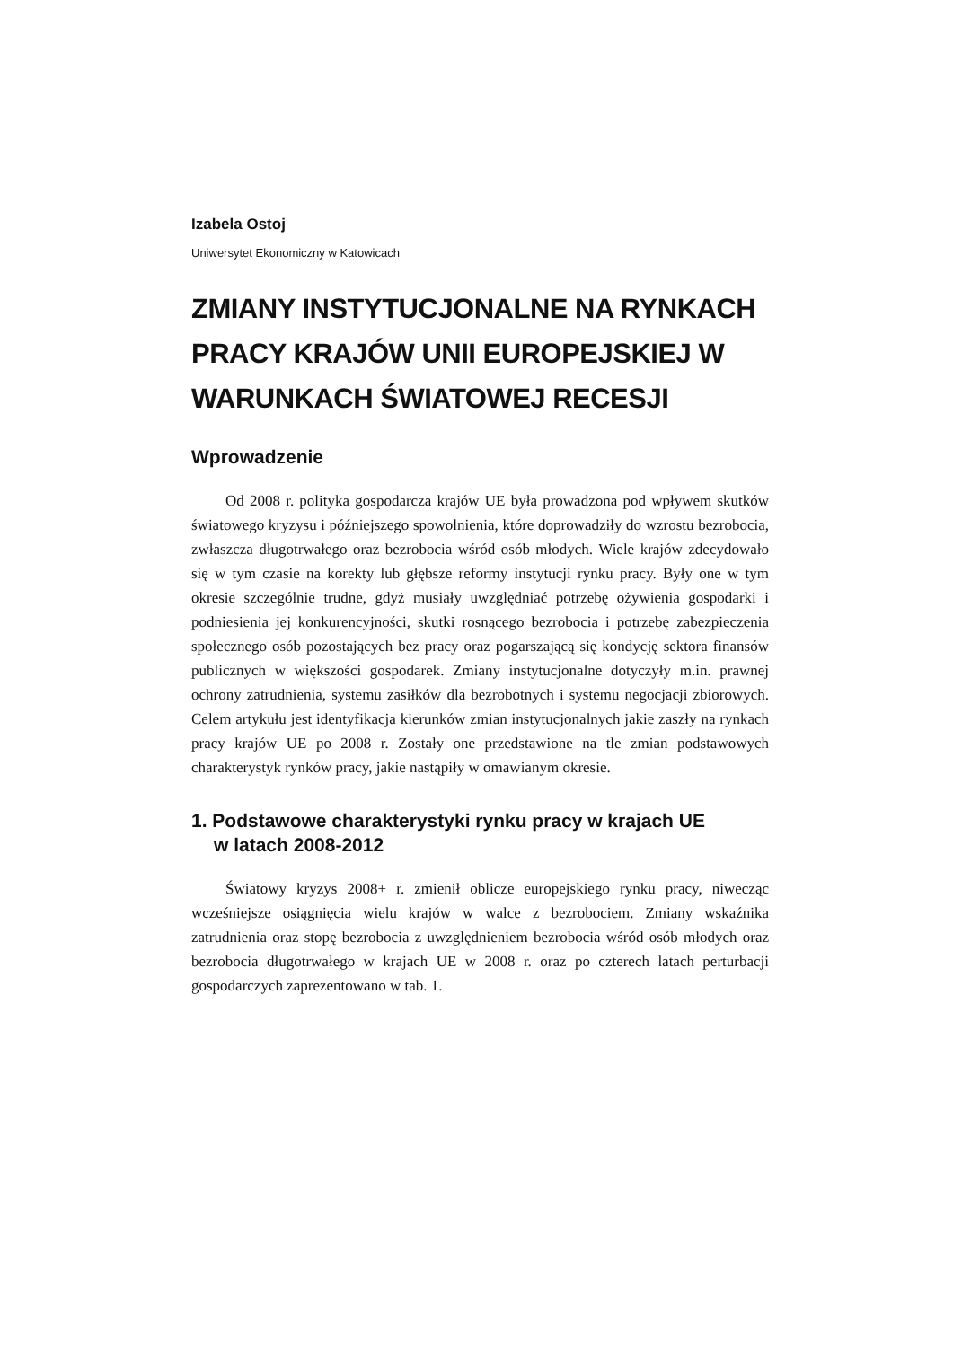Izabela Ostoj
Uniwersytet Ekonomiczny w Katowicach
ZMIANY INSTYTUCJONALNE NA RYNKACH PRACY KRAJÓW UNII EUROPEJSKIEJ W WARUNKACH ŚWIATOWEJ RECESJI
Wprowadzenie
Od 2008 r. polityka gospodarcza krajów UE była prowadzona pod wpływem skutków światowego kryzysu i późniejszego spowolnienia, które doprowadziły do wzrostu bezrobocia, zwłaszcza długotrwałego oraz bezrobocia wśród osób młodych. Wiele krajów zdecydowało się w tym czasie na korekty lub głębsze reformy instytucji rynku pracy. Były one w tym okresie szczególnie trudne, gdyż musiały uwzględniać potrzebę ożywienia gospodarki i podniesienia jej konkurencyjności, skutki rosnącego bezrobocia i potrzebę zabezpieczenia społecznego osób pozostających bez pracy oraz pogarszającą się kondycję sektora finansów publicznych w większości gospodarek. Zmiany instytucjonalne dotyczyły m.in. prawnej ochrony zatrudnienia, systemu zasiłków dla bezrobotnych i systemu negocjacji zbiorowych. Celem artykułu jest identyfikacja kierunków zmian instytucjonalnych jakie zaszły na rynkach pracy krajów UE po 2008 r. Zostały one przedstawione na tle zmian podstawowych charakterystyk rynków pracy, jakie nastąpiły w omawianym okresie.
1. Podstawowe charakterystyki rynku pracy w krajach UE
w latach 2008-2012
Światowy kryzys 2008+ r. zmienił oblicze europejskiego rynku pracy, niwecząc wcześniejsze osiągnięcia wielu krajów w walce z bezrobociem. Zmiany wskaźnika zatrudnienia oraz stopę bezrobocia z uwzględnieniem bezrobocia wśród osób młodych oraz bezrobocia długotrwałego w krajach UE w 2008 r. oraz po czterech latach perturbacji gospodarczych zaprezentowano w tab. 1.